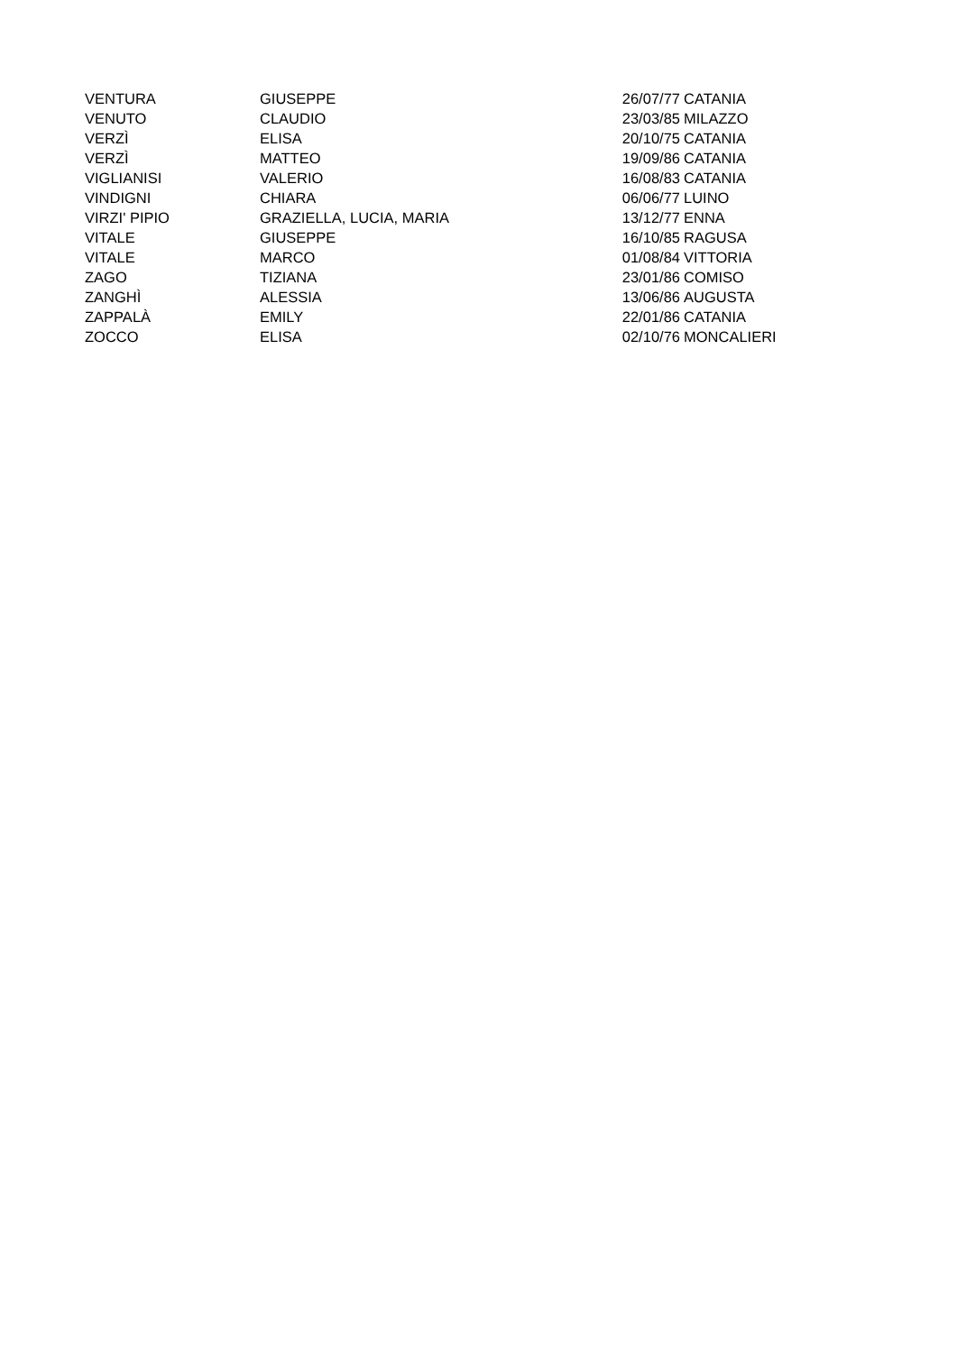| VENTURA | GIUSEPPE | 26/07/77 | CATANIA |
| VENUTO | CLAUDIO | 23/03/85 | MILAZZO |
| VERZÌ | ELISA | 20/10/75 | CATANIA |
| VERZÌ | MATTEO | 19/09/86 | CATANIA |
| VIGLIANISI | VALERIO | 16/08/83 | CATANIA |
| VINDIGNI | CHIARA | 06/06/77 | LUINO |
| VIRZI' PIPIO | GRAZIELLA, LUCIA, MARIA | 13/12/77 | ENNA |
| VITALE | GIUSEPPE | 16/10/85 | RAGUSA |
| VITALE | MARCO | 01/08/84 | VITTORIA |
| ZAGO | TIZIANA | 23/01/86 | COMISO |
| ZANGHÌ | ALESSIA | 13/06/86 | AUGUSTA |
| ZAPPALÀ | EMILY | 22/01/86 | CATANIA |
| ZOCCO | ELISA | 02/10/76 | MONCALIERI |